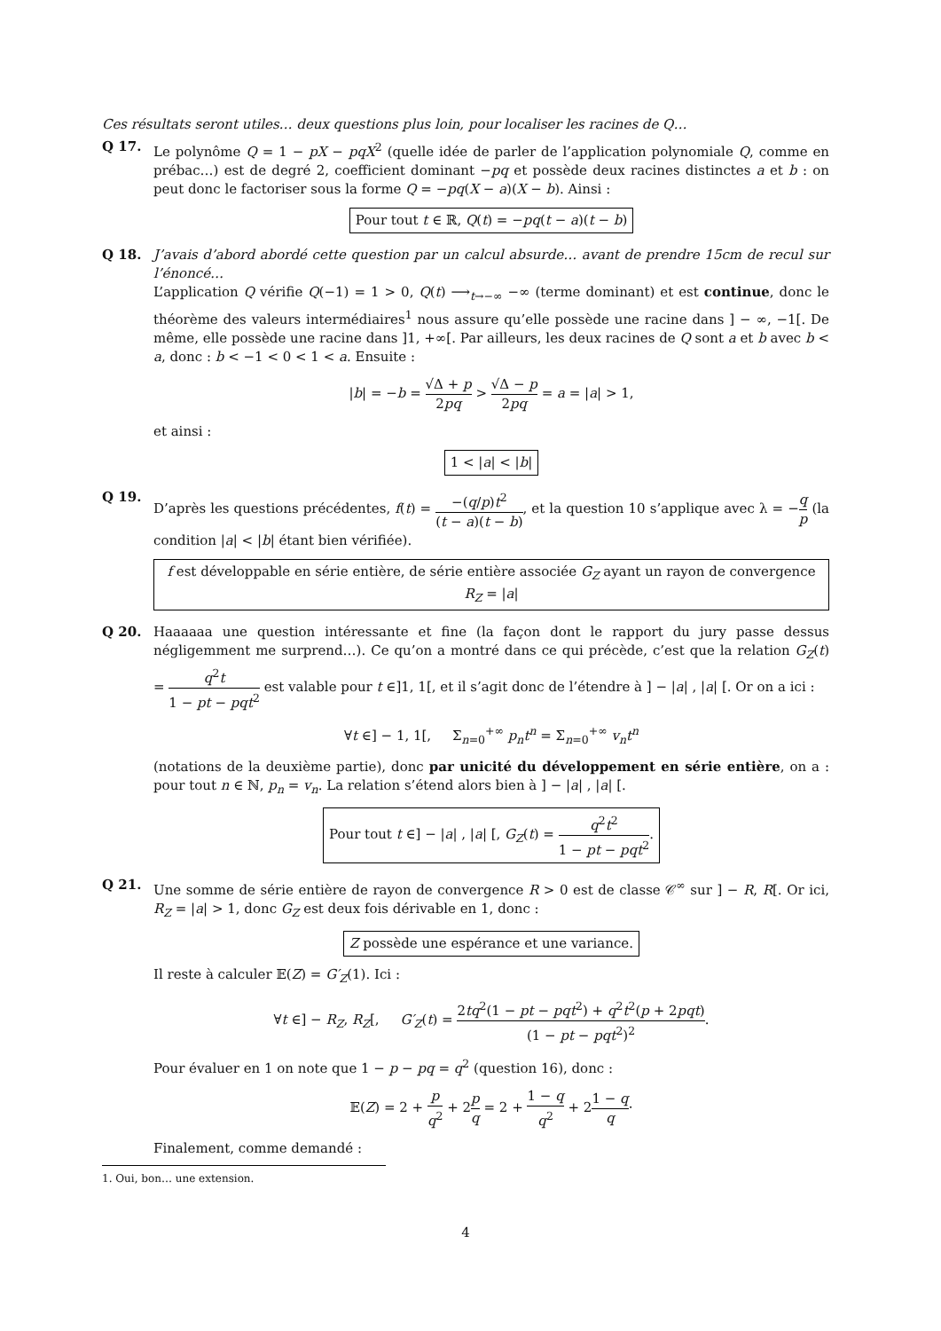Ces résultats seront utiles… deux questions plus loin, pour localiser les racines de Q…
Q 17. Le polynôme Q = 1 − pX − pqX<sup>2</sup> (quelle idée de parler de l’application polynomiale Q, comme en prébac…) est de degré 2, coefficient dominant −pq et possède deux racines distinctes a et b : on peut donc le factoriser sous la forme Q = −pq(X − a)(X − b). Ainsi :
Pour tout t ∈ ℝ, Q(t) = −pq(t − a)(t − b)
Q 18. J’avais d’abord abordé cette question par un calcul absurde… avant de prendre 15cm de recul sur l’énoncé…
L’application Q vérifie Q(−1) = 1 > 0, Q(t) ⟶<sub>t→−∞</sub> −∞ (terme dominant) et est continue, donc le théorème des valeurs intermédiaires<sup>1</sup> nous assure qu’elle possède une racine dans ] − ∞, −1[. De même, elle possède une racine dans ]1, +∞[. Par ailleurs, les deux racines de Q sont a et b avec b < a, donc : b < −1 < 0 < 1 < a. Ensuite :
|b| = −b = √Δ + p 2pq > √Δ − p 2pq = a = |a| > 1,
et ainsi :
1 < |a| < |b|
Q 19. D’après les questions précédentes, f(t) = −(q/p)t<sup>2</sup> (t − a)(t − b), et la question 10 s’applique avec λ = −q p (la condition |a| < |b| étant bien vérifiée).
f est développable en série entière, de série entière associée G<sub>Z</sub> ayant un rayon de convergence R<sub>Z</sub> = |a|
Q 20. Haaaaaa une question intéressante et fine (la façon dont le rapport du jury passe dessus négligemment me surprend…). Ce qu’on a montré dans ce qui précède, c’est que la relation G<sub>Z</sub>(t) = q<sup>2</sup>t 1 − pt − pqt<sup>2</sup> est valable pour t ∈]1, 1[, et il s’agit donc de l’étendre à ] − |a| , |a| [. Or on a ici :
∀t ∈] − 1, 1[, Σ<sub>n=0</sub><sup>+∞</sup> p<sub>n</sub>t<sup>n</sup> = Σ<sub>n=0</sub><sup>+∞</sup> v<sub>n</sub>t<sup>n</sup>
(notations de la deuxième partie), donc par unicité du développement en série entière, on a : pour tout n ∈ ℕ, p<sub>n</sub> = v<sub>n</sub>. La relation s’étend alors bien à ] − |a| , |a| [.
Pour tout t ∈] − |a| , |a| [, G<sub>Z</sub>(t) = q<sup>2</sup>t<sup>2</sup> 1 − pt − pqt<sup>2</sup>.
Q 21. Une somme de série entière de rayon de convergence R > 0 est de classe 𝒞<sup>∞</sup> sur ] − R, R[. Or ici, R<sub>Z</sub> = |a| > 1, donc G<sub>Z</sub> est deux fois dérivable en 1, donc :
Z possède une espérance et une variance.
Il reste à calculer 𝔼(Z) = G′<sub>Z</sub>(1). Ici :
∀t ∈] − R<sub>Z</sub>, R<sub>Z</sub>[, G′<sub>Z</sub>(t) = 2tq<sup>2</sup>(1 − pt − pqt<sup>2</sup>) + q<sup>2</sup>t<sup>2</sup>(p + 2pqt) (1 − pt − pqt<sup>2</sup>)<sup>2</sup>.
Pour évaluer en 1 on note que 1 − p − pq = q<sup>2</sup> (question 16), donc :
𝔼(Z) = 2 + p q<sup>2</sup> + 2p q = 2 + 1 − q q<sup>2</sup> + 21 − q q·
Finalement, comme demandé :
1. Oui, bon… une extension.
4